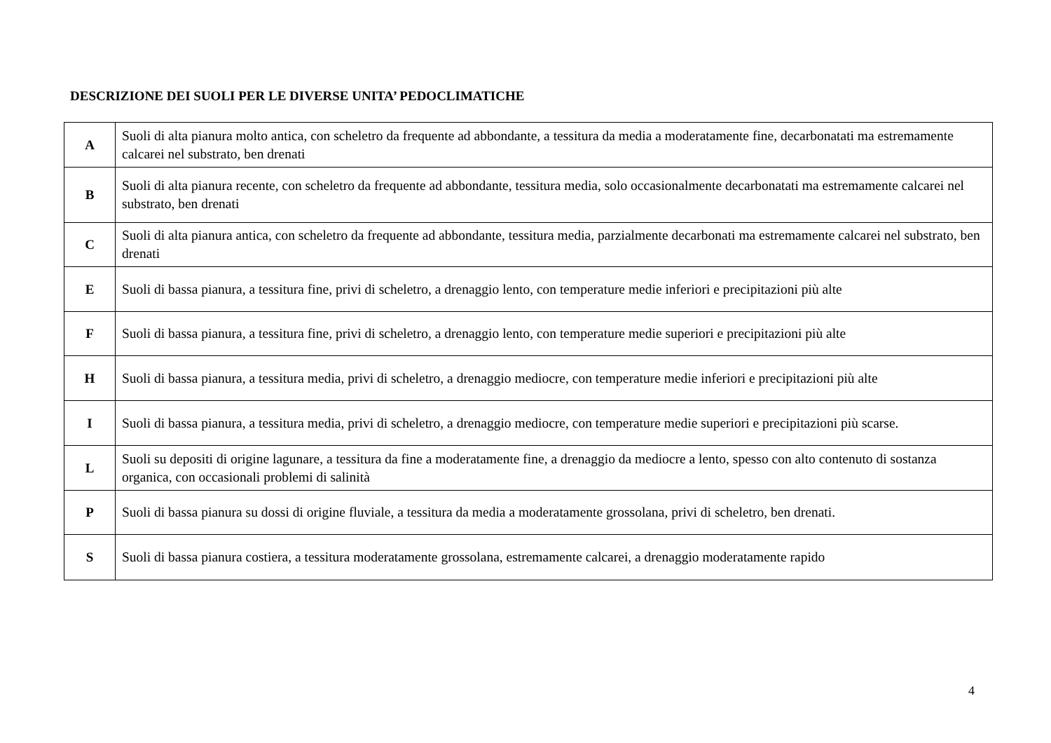DESCRIZIONE DEI SUOLI PER LE DIVERSE UNITA’ PEDOCLIMATICHE
| A | Suoli di alta pianura molto antica, con scheletro da frequente ad abbondante, a tessitura da media a moderatamente fine, decarbonatati ma estremamente calcarei nel substrato, ben drenati |
| B | Suoli di alta pianura recente, con scheletro da frequente ad abbondante, tessitura media, solo occasionalmente decarbonatati ma estremamente calcarei nel substrato, ben drenati |
| C | Suoli di alta pianura antica, con scheletro da frequente ad abbondante, tessitura media, parzialmente decarbonati ma estremamente calcarei nel substrato, ben drenati |
| E | Suoli di bassa pianura, a tessitura fine, privi di scheletro, a drenaggio lento, con temperature medie inferiori e precipitazioni più alte |
| F | Suoli di bassa pianura, a tessitura fine, privi di scheletro, a drenaggio lento, con temperature medie superiori e precipitazioni più alte |
| H | Suoli di bassa pianura, a tessitura media, privi di scheletro, a drenaggio mediocre, con temperature medie inferiori e precipitazioni più alte |
| I | Suoli di bassa pianura, a tessitura media, privi di scheletro, a drenaggio mediocre, con temperature medie superiori e precipitazioni più scarse. |
| L | Suoli su depositi di origine lagunare, a tessitura da fine a moderatamente fine, a drenaggio da mediocre a lento, spesso con alto contenuto di sostanza organica, con occasionali problemi di salinità |
| P | Suoli di bassa pianura su dossi di origine fluviale, a tessitura da media a moderatamente grossolana, privi di scheletro, ben drenati. |
| S | Suoli di bassa pianura costiera, a tessitura moderatamente grossolana, estremamente calcarei, a drenaggio moderatamente rapido |
4